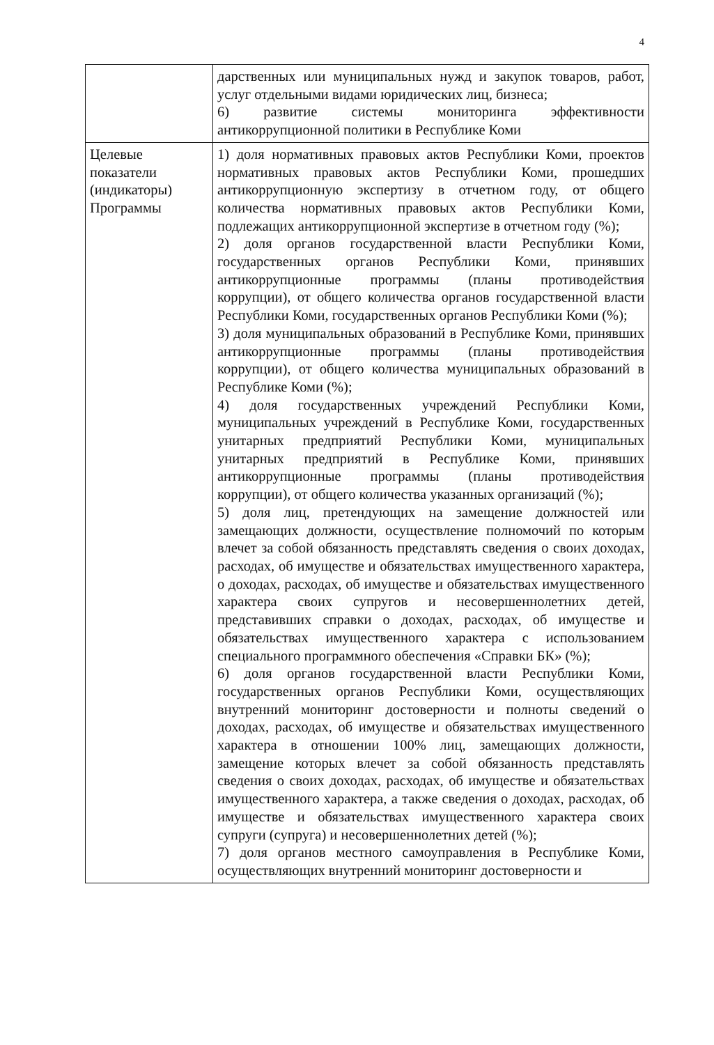4
| | дарственных или муниципальных нужд и закупок товаров, работ, услуг отдельными видами юридических лиц, бизнеса; 6) развитие системы мониторинга эффективности антикоррупционной политики в Республике Коми |
| Целевые показатели (индикаторы) Программы | 1) доля нормативных правовых актов Республики Коми, проектов нормативных правовых актов Республики Коми, прошедших антикоррупционную экспертизу в отчетном году, от общего количества нормативных правовых актов Республики Коми, подлежащих антикоррупционной экспертизе в отчетном году (%); 2) доля органов государственной власти Республики Коми, государственных органов Республики Коми, принявших антикоррупционные программы (планы противодействия коррупции), от общего количества органов государственной власти Республики Коми, государственных органов Республики Коми (%); 3) доля муниципальных образований в Республике Коми, принявших антикоррупционные программы (планы противодействия коррупции), от общего количества муниципальных образований в Республике Коми (%); 4) доля государственных учреждений Республики Коми, муниципальных учреждений в Республике Коми, государственных унитарных предприятий Республики Коми, муниципальных унитарных предприятий в Республике Коми, принявших антикоррупционные программы (планы противодействия коррупции), от общего количества указанных организаций (%); 5) доля лиц, претендующих на замещение должностей или замещающих должности, осуществление полномочий по которым влечет за собой обязанность представлять сведения о своих доходах, расходах, об имуществе и обязательствах имущественного характера, о доходах, расходах, об имуществе и обязательствах имущественного характера своих супругов и несовершеннолетних детей, представивших справки о доходах, расходах, об имуществе и обязательствах имущественного характера с использованием специального программного обеспечения «Справки БК» (%); 6) доля органов государственной власти Республики Коми, государственных органов Республики Коми, осуществляющих внутренний мониторинг достоверности и полноты сведений о доходах, расходах, об имуществе и обязательствах имущественного характера в отношении 100% лиц, замещающих должности, замещение которых влечет за собой обязанность представлять сведения о своих доходах, расходах, об имуществе и обязательствах имущественного характера, а также сведения о доходах, расходах, об имуществе и обязательствах имущественного характера своих супруги (супруга) и несовершеннолетних детей (%); 7) доля органов местного самоуправления в Республике Коми, осуществляющих внутренний мониторинг достоверности и |